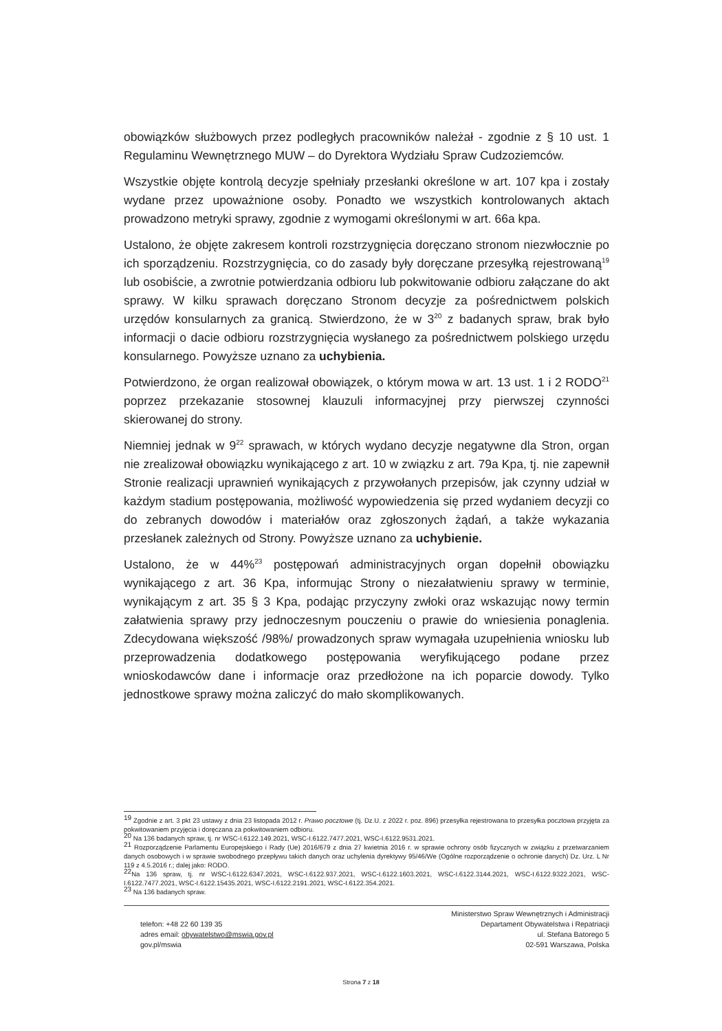obowiązków służbowych przez podległych pracowników należał - zgodnie z § 10 ust. 1 Regulaminu Wewnętrznego MUW – do Dyrektora Wydziału Spraw Cudzoziemców.
Wszystkie objęte kontrolą decyzje spełniały przesłanki określone w art. 107 kpa i zostały wydane przez upoważnione osoby. Ponadto we wszystkich kontrolowanych aktach prowadzono metryki sprawy, zgodnie z wymogami określonymi w art. 66a kpa.
Ustalono, że objęte zakresem kontroli rozstrzygnięcia doręczano stronom niezwłocznie po ich sporządzeniu. Rozstrzygnięcia, co do zasady były doręczane przesyłką rejestrowaną<sup>19</sup> lub osobiście, a zwrotnie potwierdzania odbioru lub pokwitowanie odbioru załączane do akt sprawy. W kilku sprawach doręczano Stronom decyzje za pośrednictwem polskich urzędów konsularnych za granicą. Stwierdzono, że w 3<sup>20</sup> z badanych spraw, brak było informacji o dacie odbioru rozstrzygnięcia wysłanego za pośrednictwem polskiego urzędu konsularnego. Powyższe uznano za uchybienia.
Potwierdzono, że organ realizował obowiązek, o którym mowa w art. 13 ust. 1 i 2 RODO<sup>21</sup> poprzez przekazanie stosownej klauzuli informacyjnej przy pierwszej czynności skierowanej do strony.
Niemniej jednak w 9<sup>22</sup> sprawach, w których wydano decyzje negatywne dla Stron, organ nie zrealizował obowiązku wynikającego z art. 10 w związku z art. 79a Kpa, tj. nie zapewnił Stronie realizacji uprawnień wynikających z przywołanych przepisów, jak czynny udział w każdym stadium postępowania, możliwość wypowiedzenia się przed wydaniem decyzji co do zebranych dowodów i materiałów oraz zgłoszonych żądań, a także wykazania przesłanek zależnych od Strony. Powyższe uznano za uchybienie.
Ustalono, że w 44%<sup>23</sup> postępowań administracyjnych organ dopełnił obowiązku wynikającego z art. 36 Kpa, informując Strony o niezałatwieniu sprawy w terminie, wynikającym z art. 35 § 3 Kpa, podając przyczyny zwłoki oraz wskazując nowy termin załatwienia sprawy przy jednoczesnym pouczeniu o prawie do wniesienia ponaglenia. Zdecydowana większość /98%/ prowadzonych spraw wymagała uzupełnienia wniosku lub przeprowadzenia dodatkowego postępowania weryfikującego podane przez wnioskodawców dane i informacje oraz przedłożone na ich poparcie dowody. Tylko jednostkowe sprawy można zaliczyć do mało skomplikowanych.
<sup>19</sup> Zgodnie z art. 3 pkt 23 ustawy z dnia 23 listopada 2012 r. Prawo pocztowe (tj. Dz.U. z 2022 r. poz. 896) przesyłka rejestrowana to przesyłka pocztowa przyjęta za pokwitowaniem przyjęcia i doręczana za pokwitowaniem odbioru.
<sup>20</sup> Na 136 badanych spraw, tj. nr WSC-I.6122.149.2021, WSC-I.6122.7477.2021, WSC-I.6122.9531.2021.
<sup>21</sup> Rozporządzenie Parlamentu Europejskiego i Rady (Ue) 2016/679 z dnia 27 kwietnia 2016 r. w sprawie ochrony osób fizycznych w związku z przetwarzaniem danych osobowych i w sprawie swobodnego przepływu takich danych oraz uchylenia dyrektywy 95/46/We (Ogólne rozporządzenie o ochronie danych) Dz. Urz. L Nr 119 z 4.5.2016 r.; dalej jako: RODO.
<sup>22</sup>Na 136 spraw, tj. nr WSC-I.6122.6347.2021, WSC-I.6122.937.2021, WSC-I.6122.1603.2021, WSC-I.6122.3144.2021, WSC-I.6122.9322.2021, WSC-I.6122.7477.2021, WSC-I.6122.15435.2021, WSC-I.6122.2191.2021, WSC-I.6122.354.2021.
<sup>23</sup> Na 136 badanych spraw.
telefon: +48 22 60 139 35
adres email: obywatelstwo@mswia.gov.pl
gov.pl/mswia
Ministerstwo Spraw Wewnętrznych i Administracji
Departament Obywatelstwa i Repatriacji
ul. Stefana Batorego 5
02-591 Warszawa, Polska
Strona 7 z 18